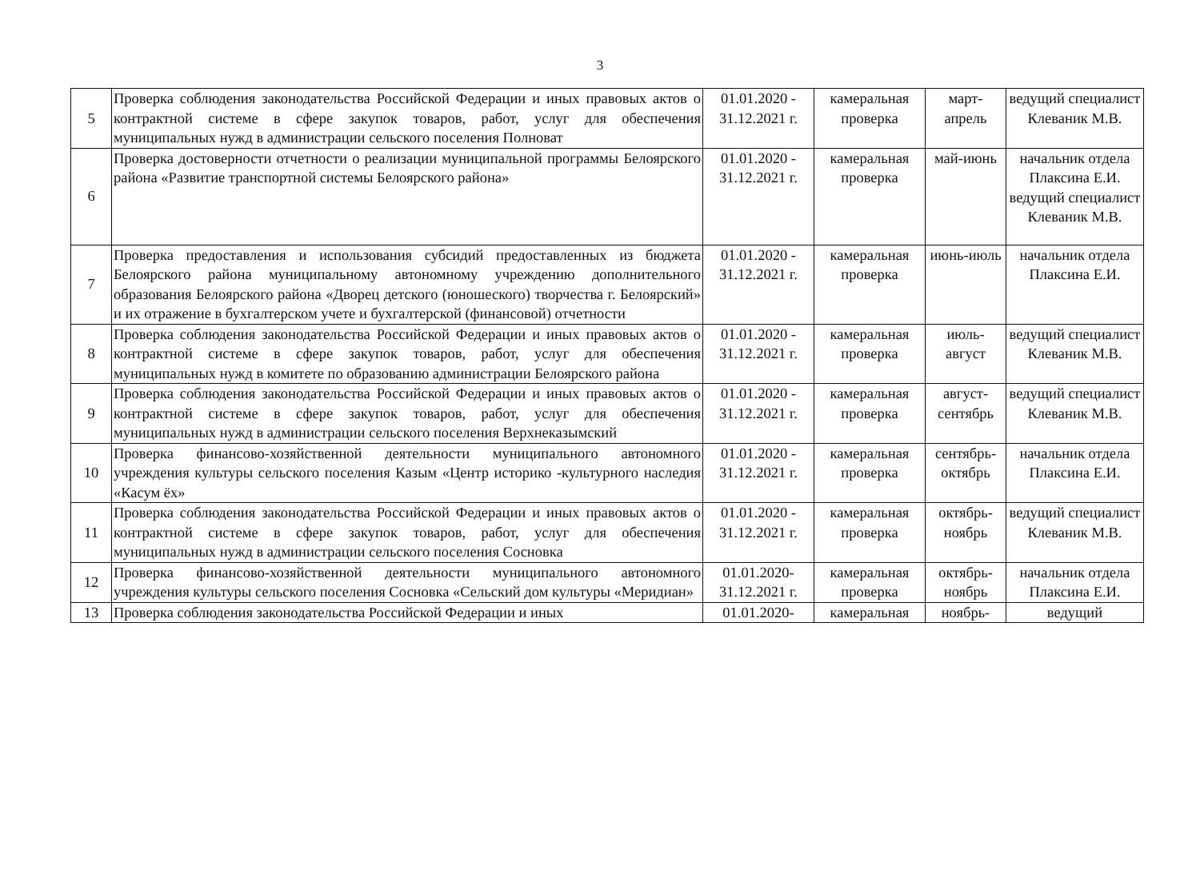3
| 5 | Проверка соблюдения законодательства Российской Федерации и иных правовых актов о контрактной системе в сфере закупок товаров, работ, услуг для обеспечения муниципальных нужд в администрации сельского поселения Полноват | 01.01.2020 - 31.12.2021 г. | камеральная проверка | март-апрель | ведущий специалист Клеваник М.В. |
| 6 | Проверка достоверности отчетности о реализации муниципальной программы Белоярского района «Развитие транспортной системы Белоярского района» | 01.01.2020 - 31.12.2021 г. | камеральная проверка | май-июнь | начальник отдела Плаксина Е.И. ведущий специалист Клеваник М.В. |
| 7 | Проверка предоставления и использования субсидий предоставленных из бюджета Белоярского района муниципальному автономному учреждению дополнительного образования Белоярского района «Дворец детского (юношеского) творчества г. Белоярский» и их отражение в бухгалтерском учете и бухгалтерской (финансовой) отчетности | 01.01.2020 - 31.12.2021 г. | камеральная проверка | июнь-июль | начальник отдела Плаксина Е.И. |
| 8 | Проверка соблюдения законодательства Российской Федерации и иных правовых актов о контрактной системе в сфере закупок товаров, работ, услуг для обеспечения муниципальных нужд в комитете по образованию администрации Белоярского района | 01.01.2020 - 31.12.2021 г. | камеральная проверка | июль-август | ведущий специалист Клеваник М.В. |
| 9 | Проверка соблюдения законодательства Российской Федерации и иных правовых актов о контрактной системе в сфере закупок товаров, работ, услуг для обеспечения муниципальных нужд в администрации сельского поселения Верхнеказымский | 01.01.2020 - 31.12.2021 г. | камеральная проверка | август-сентябрь | ведущий специалист Клеваник М.В. |
| 10 | Проверка финансово-хозяйственной деятельности муниципального автономного учреждения культуры сельского поселения Казым «Центр историко -культурного наследия «Касум ёх» | 01.01.2020 - 31.12.2021 г. | камеральная проверка | сентябрь-октябрь | начальник отдела Плаксина Е.И. |
| 11 | Проверка соблюдения законодательства Российской Федерации и иных правовых актов о контрактной системе в сфере закупок товаров, работ, услуг для обеспечения муниципальных нужд в администрации сельского поселения Сосновка | 01.01.2020 - 31.12.2021 г. | камеральная проверка | октябрь-ноябрь | ведущий специалист Клеваник М.В. |
| 12 | Проверка финансово-хозяйственной деятельности муниципального автономного учреждения культуры сельского поселения Сосновка «Сельский дом культуры «Меридиан» | 01.01.2020- 31.12.2021 г. | камеральная проверка | октябрь-ноябрь | начальник отдела Плаксина Е.И. |
| 13 | Проверка соблюдения законодательства Российской Федерации и иных | 01.01.2020- | камеральная | ноябрь- | ведущий |